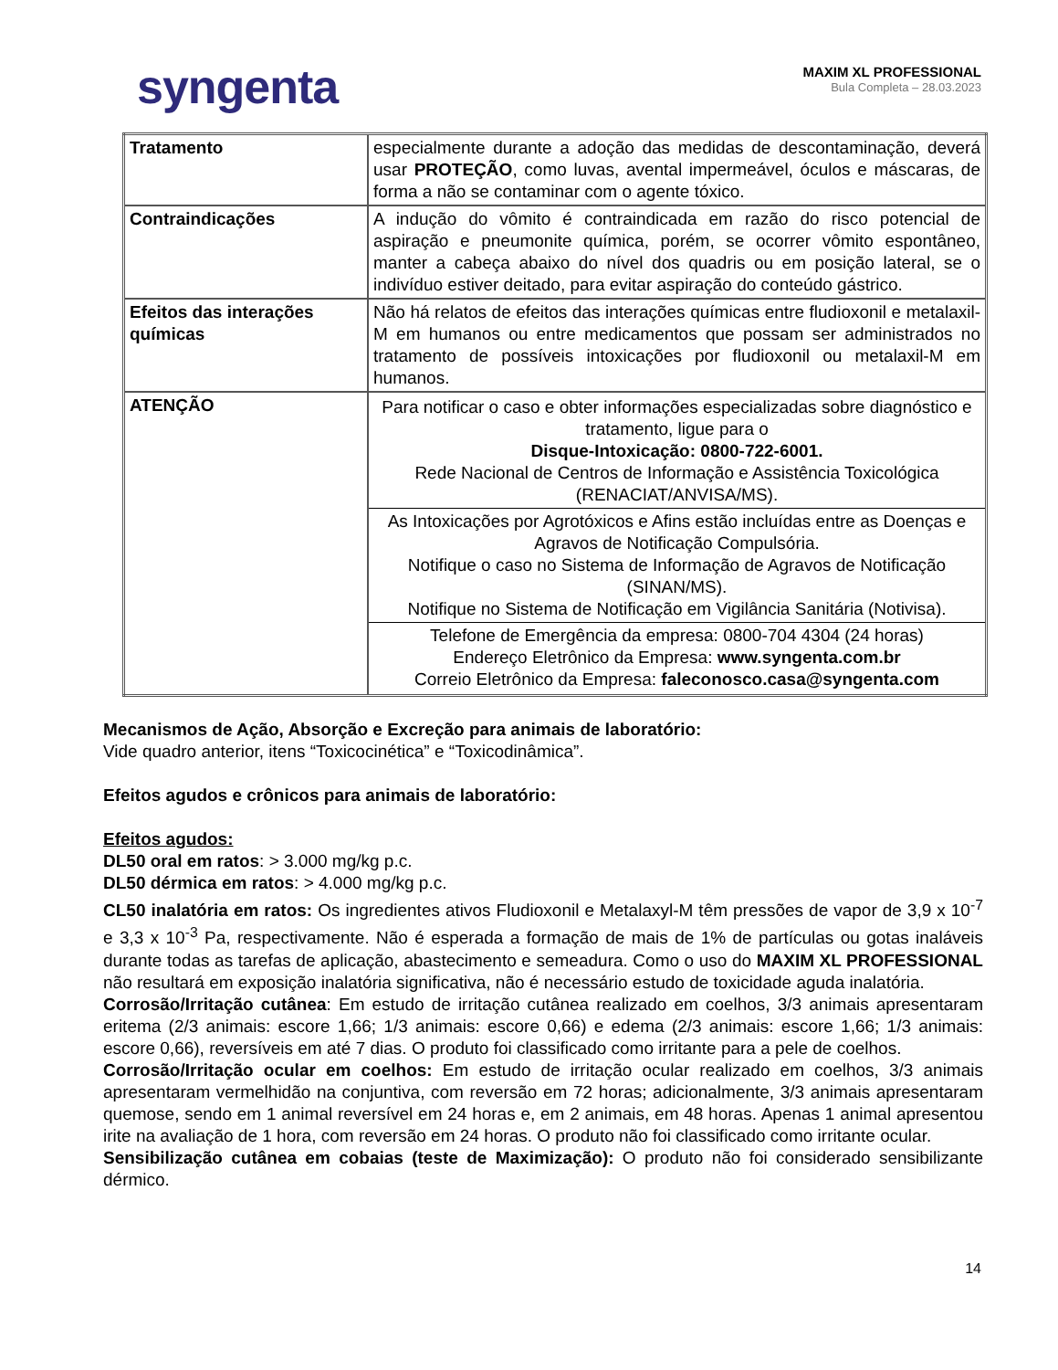syngenta
MAXIM XL PROFESSIONAL
Bula Completa – 28.03.2023
| Tratamento | especialmente durante a adoção das medidas de descontaminação, deverá usar PROTEÇÃO , como luvas, avental impermeável, óculos e máscaras, de forma a não se contaminar com o agente tóxico. |
| Contraindicações | A indução do vômito é contraindicada em razão do risco potencial de aspiração e pneumonite química, porém, se ocorrer vômito espontâneo, manter a cabeça abaixo do nível dos quadris ou em posição lateral, se o indivíduo estiver deitado, para evitar aspiração do conteúdo gástrico. |
| Efeitos das interações químicas | Não há relatos de efeitos das interações químicas entre fludioxonil e metalaxil-M em humanos ou entre medicamentos que possam ser administrados no tratamento de possíveis intoxicações por fludioxonil ou metalaxil-M em humanos. |
| ATENÇÃO | Para notificar o caso e obter informações especializadas sobre diagnóstico e tratamento, ligue para o Disque-Intoxicação: 0800-722-6001. Rede Nacional de Centros de Informação e Assistência Toxicológica (RENACIAT/ANVISA/MS). As Intoxicações por Agrotóxicos e Afins estão incluídas entre as Doenças e Agravos de Notificação Compulsória. Notifique o caso no Sistema de Informação de Agravos de Notificação (SINAN/MS). Notifique no Sistema de Notificação em Vigilância Sanitária (Notivisa). Telefone de Emergência da empresa: 0800-704 4304 (24 horas) Endereço Eletrônico da Empresa: www.syngenta.com.br Correio Eletrônico da Empresa: faleconosco.casa@syngenta.com |
Mecanismos de Ação, Absorção e Excreção para animais de laboratório:
Vide quadro anterior, itens “Toxicocinética” e “Toxicodinâmica”.
Efeitos agudos e crônicos para animais de laboratório:
Efeitos agudos:
DL50 oral em ratos: > 3.000 mg/kg p.c.
DL50 dérmica em ratos: > 4.000 mg/kg p.c.
CL50 inalatória em ratos: Os ingredientes ativos Fludioxonil e Metalaxyl-M têm pressões de vapor de 3,9 x 10<sup>-7</sup> e 3,3 x 10<sup>-3</sup> Pa, respectivamente. Não é esperada a formação de mais de 1% de partículas ou gotas inaláveis durante todas as tarefas de aplicação, abastecimento e semeadura. Como o uso do MAXIM XL PROFESSIONAL não resultará em exposição inalatória significativa, não é necessário estudo de toxicidade aguda inalatória.
Corrosão/Irritação cutânea: Em estudo de irritação cutânea realizado em coelhos, 3/3 animais apresentaram eritema (2/3 animais: escore 1,66; 1/3 animais: escore 0,66) e edema (2/3 animais: escore 1,66; 1/3 animais: escore 0,66), reversíveis em até 7 dias. O produto foi classificado como irritante para a pele de coelhos.
Corrosão/Irritação ocular em coelhos: Em estudo de irritação ocular realizado em coelhos, 3/3 animais apresentaram vermelhidão na conjuntiva, com reversão em 72 horas; adicionalmente, 3/3 animais apresentaram quemose, sendo em 1 animal reversível em 24 horas e, em 2 animais, em 48 horas. Apenas 1 animal apresentou irite na avaliação de 1 hora, com reversão em 24 horas. O produto não foi classificado como irritante ocular.
Sensibilização cutânea em cobaias (teste de Maximização): O produto não foi considerado sensibilizante dérmico.
14